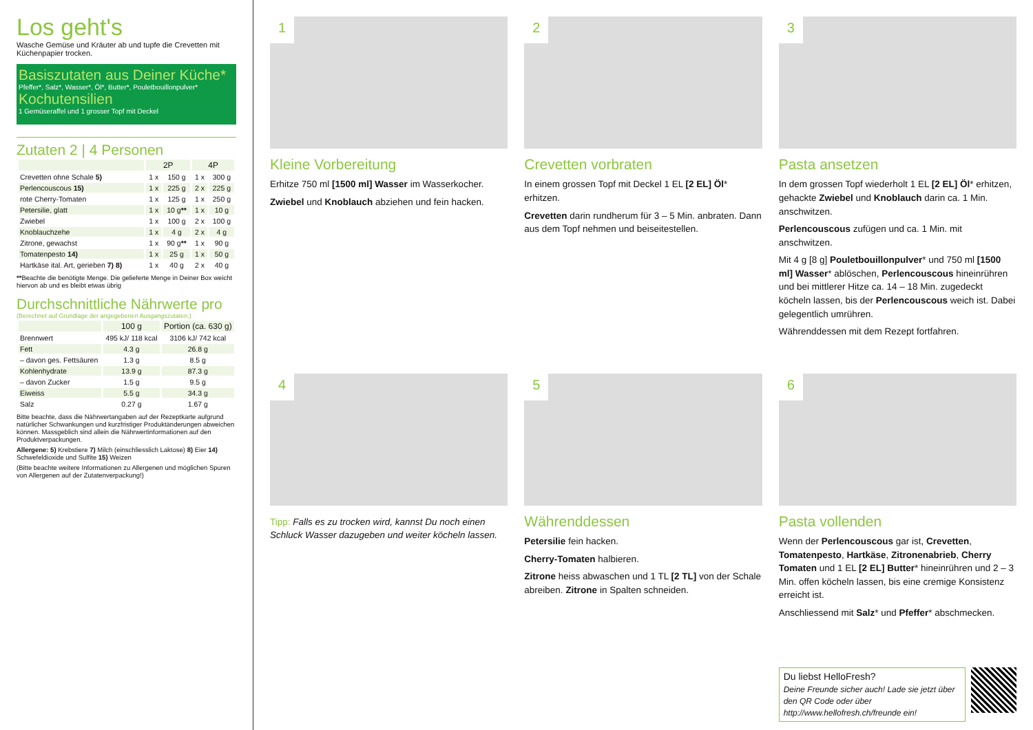Los geht's
Wasche Gemüse und Kräuter ab und tupfe die Crevetten mit Küchenpapier trocken.
Basiszutaten aus Deiner Küche*
Pfeffer*, Salz*, Wasser*, Öl*, Butter*, Pouletbouillonpulver*
Kochutensilien
1 Gemüseraffel und 1 grosser Topf mit Deckel
Zutaten 2 | 4 Personen
| | 2P | | 4P | |
| --- | --- | --- | --- | --- |
| Crevetten ohne Schale 5) | 1 x | 150 g | 1 x | 300 g |
| Perlencouscous 15) | 1 x | 225 g | 2 x | 225 g |
| rote Cherry-Tomaten | 1 x | 125 g | 1 x | 250 g |
| Petersilie, glatt | 1 x | 10 g ** | 1 x | 10 g |
| Zwiebel | 1 x | 100 g | 2 x | 100 g |
| Knoblauchzehe | 1 x | 4 g | 2 x | 4 g |
| Zitrone, gewachst | 1 x | 90 g ** | 1 x | 90 g |
| Tomatenpesto 14) | 1 x | 25 g | 1 x | 50 g |
| Hartkäse ital. Art, gerieben 7) 8) | 1 x | 40 g | 2 x | 40 g |
**Beachte die benötigte Menge. Die gelieferte Menge in Deiner Box weicht hiervon ab und es bleibt etwas übrig
Durchschnittliche Nährwerte pro
(Berechnet auf Grundlage der angegebenen Ausgangszutaten.)
| | 100 g | Portion (ca. 630 g) |
| --- | --- | --- |
| Brennwert | 495 kJ/ 118 kcal | 3106 kJ/ 742 kcal |
| Fett | 4.3 g | 26.8 g |
| – davon ges. Fettsäuren | 1.3 g | 8.5 g |
| Kohlenhydrate | 13.9 g | 87.3 g |
| – davon Zucker | 1.5 g | 9.5 g |
| Eiweiss | 5.5 g | 34.3 g |
| Salz | 0.27 g | 1.67 g |
Bitte beachte, dass die Nährwertangaben auf der Rezeptkarte aufgrund natürlicher Schwankungen und kurzfristiger Produktänderungen abweichen können. Massgeblich sind allein die Nährwertinformationen auf den Produktverpackungen.
Allergene: 5) Krebstiere 7) Milch (einschliesslich Laktose) 8) Eier 14) Schwefeldioxide und Sulfite 15) Weizen
(Bitte beachte weitere Informationen zu Allergenen und möglichen Spuren von Allergenen auf der Zutatenverpackung!)
1
Kleine Vorbereitung
Erhitze 750 ml [1500 ml] Wasser im Wasserkocher.
Zwiebel und Knoblauch abziehen und fein hacken.
2
Crevetten vorbraten
In einem grossen Topf mit Deckel 1 EL [2 EL] Öl* erhitzen.
Crevetten darin rundherum für 3 – 5 Min. anbraten. Dann aus dem Topf nehmen und beiseitestellen.
3
Pasta ansetzen
In dem grossen Topf wiederholt 1 EL [2 EL] Öl* erhitzen, gehackte Zwiebel und Knoblauch darin ca. 1 Min. anschwitzen.
Perlencouscous zufügen und ca. 1 Min. mit anschwitzen.
Mit 4 g [8 g] Pouletbouillonpulver* und 750 ml [1500 ml] Wasser* ablöschen, Perlencouscous hineinrühren und bei mittlerer Hitze ca. 14 – 18 Min. zugedeckt köcheln lassen, bis der Perlencouscous weich ist. Dabei gelegentlich umrühren.
Währenddessen mit dem Rezept fortfahren.
4
Tipp: Falls es zu trocken wird, kannst Du noch einen Schluck Wasser dazugeben und weiter köcheln lassen.
5
Währenddessen
Petersilie fein hacken.
Cherry-Tomaten halbieren.
Zitrone heiss abwaschen und 1 TL [2 TL] von der Schale abreiben. Zitrone in Spalten schneiden.
6
Pasta vollenden
Wenn der Perlencouscous gar ist, Crevetten, Tomatenpesto, Hartkäse, Zitronenabrieb, Cherry Tomaten und 1 EL [2 EL] Butter* hineinrühren und 2 – 3 Min. offen köcheln lassen, bis eine cremige Konsistenz erreicht ist.
Anschliessend mit Salz* und Pfeffer* abschmecken.
Du liebst HelloFresh?
Deine Freunde sicher auch! Lade sie jetzt über den QR Code oder über http://www.hellofresh.ch/freunde ein!